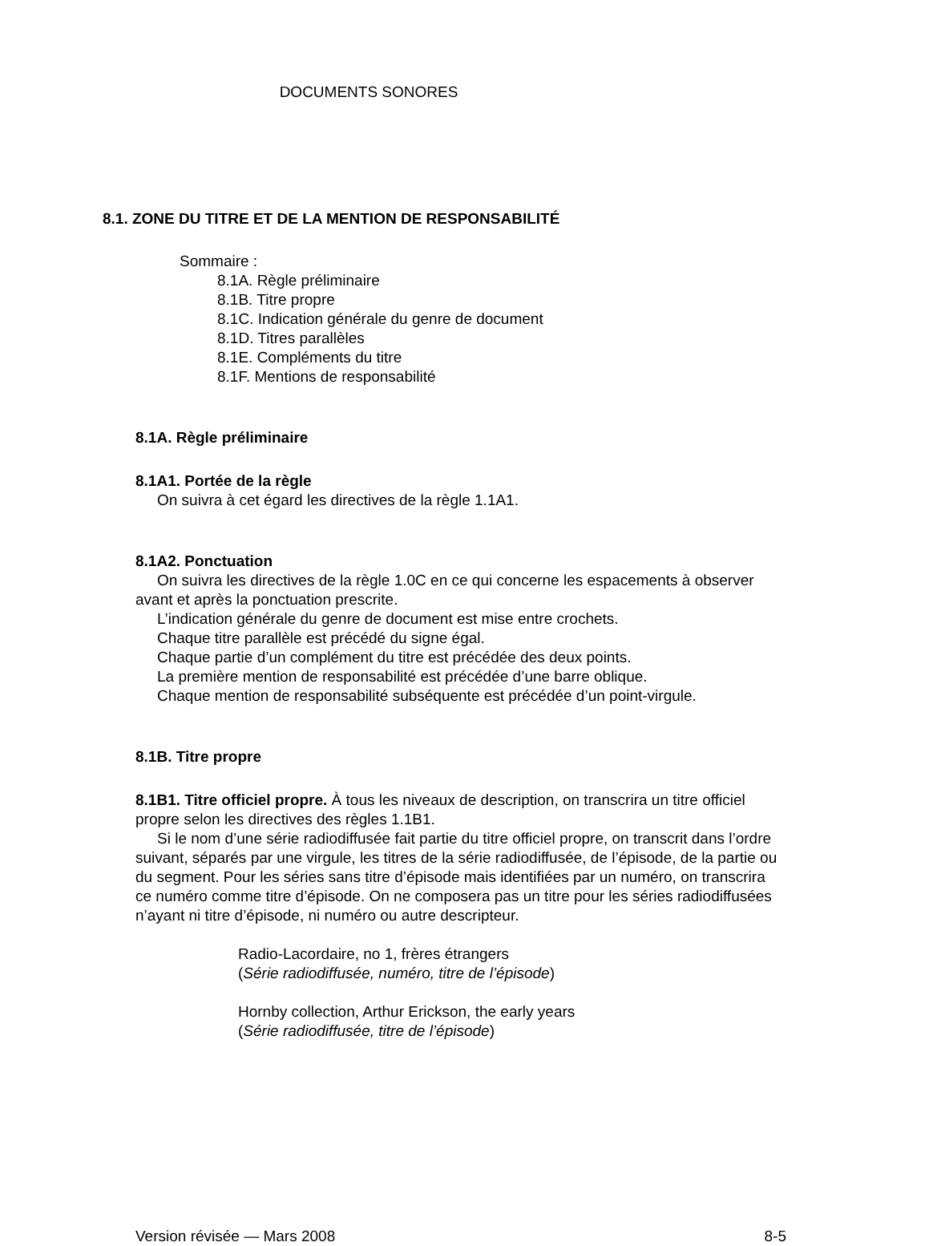DOCUMENTS SONORES
8.1. ZONE DU TITRE ET DE LA MENTION DE RESPONSABILITÉ
Sommaire :
8.1A. Règle préliminaire
8.1B. Titre propre
8.1C. Indication générale du genre de document
8.1D. Titres parallèles
8.1E. Compléments du titre
8.1F. Mentions de responsabilité
8.1A. Règle préliminaire
8.1A1. Portée de la règle
On suivra à cet égard les directives de la règle 1.1A1.
8.1A2. Ponctuation
On suivra les directives de la règle 1.0C en ce qui concerne les espacements à observer avant et après la ponctuation prescrite.
L’indication générale du genre de document est mise entre crochets.
Chaque titre parallèle est précédé du signe égal.
Chaque partie d’un complément du titre est précédée des deux points.
La première mention de responsabilité est précédée d’une barre oblique.
Chaque mention de responsabilité subséquente est précédée d’un point-virgule.
8.1B. Titre propre
8.1B1. Titre officiel propre. À tous les niveaux de description, on transcrira un titre officiel propre selon les directives des règles 1.1B1.
Si le nom d’une série radiodiffusée fait partie du titre officiel propre, on transcrit dans l’ordre suivant, séparés par une virgule, les titres de la série radiodiffusée, de l’épisode, de la partie ou du segment. Pour les séries sans titre d’épisode mais identifiées par un numéro, on transcrira ce numéro comme titre d’épisode. On ne composera pas un titre pour les séries radiodiffusées n’ayant ni titre d’épisode, ni numéro ou autre descripteur.
Radio-Lacordaire, no 1, frères étrangers
(Série radiodiffusée, numéro, titre de l’épisode)
Hornby collection, Arthur Erickson, the early years
(Série radiodiffusée, titre de l’épisode)
Version révisée — Mars 2008 8-5